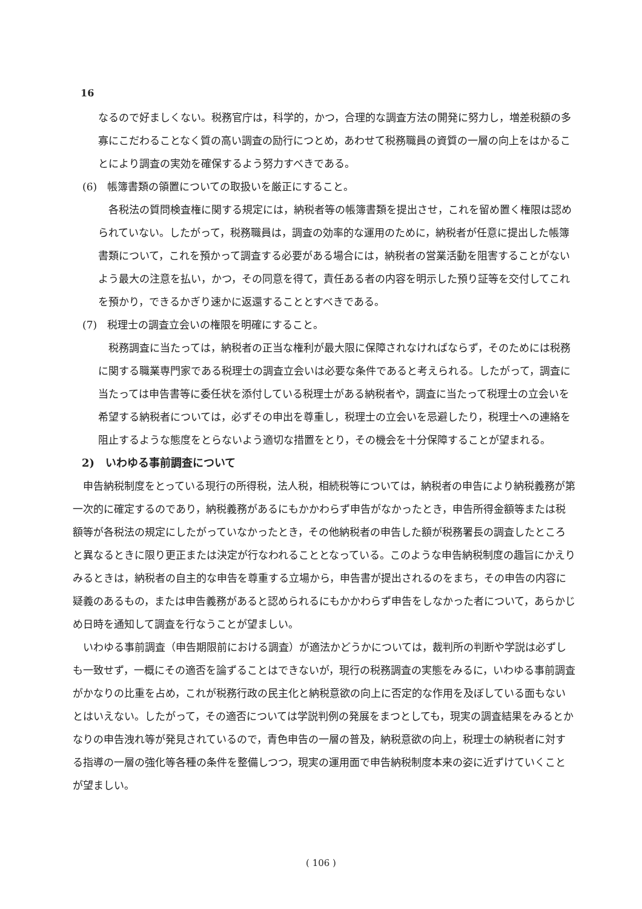16
なるので好ましくない。税務官庁は，科学的，かつ，合理的な調査方法の開発に努力し，増差税額の多寡にこだわることなく質の高い調査の励行につとめ，あわせて税務職員の資質の一層の向上をはかることにより調査の実効を確保するよう努力すべきである。
(6)　帳簿書類の領置についての取扱いを厳正にすること。
各税法の質問検査権に関する規定には，納税者等の帳簿書類を提出させ，これを留め置く権限は認められていない。したがって，税務職員は，調査の効率的な運用のために，納税者が任意に提出した帳簿書類について，これを預かって調査する必要がある場合には，納税者の営業活動を阻害することがないよう最大の注意を払い，かつ，その同意を得て，責任ある者の内容を明示した預り証等を交付してこれを預かり，できるかぎり速かに返還することとすべきである。
(7)　税理士の調査立会いの権限を明確にすること。
税務調査に当たっては，納税者の正当な権利が最大限に保障されなければならず，そのためには税務に関する職業専門家である税理士の調査立会いは必要な条件であると考えられる。したがって，調査に当たっては申告書等に委任状を添付している税理士がある納税者や，調査に当たって税理士の立会いを希望する納税者については，必ずその申出を尊重し，税理士の立会いを忌避したり，税理士への連絡を阻止するような態度をとらないよう適切な措置をとり，その機会を十分保障することが望まれる。
2)　いわゆる事前調査について
申告納税制度をとっている現行の所得税，法人税，相続税等については，納税者の申告により納税義務が第一次的に確定するのであり，納税義務があるにもかかわらず申告がなかったとき，申告所得金額等または税額等が各税法の規定にしたがっていなかったとき，その他納税者の申告した額が税務署長の調査したところと異なるときに限り更正または決定が行なわれることとなっている。このような申告納税制度の趣旨にかえりみるときは，納税者の自主的な申告を尊重する立場から，申告書が提出されるのをまち，その申告の内容に疑義のあるもの，または申告義務があると認められるにもかかわらず申告をしなかった者について，あらかじめ日時を通知して調査を行なうことが望ましい。
いわゆる事前調査（申告期限前における調査）が適法かどうかについては，裁判所の判断や学説は必ずしも一致せず，一概にその適否を論ずることはできないが，現行の税務調査の実態をみるに，いわゆる事前調査がかなりの比重を占め，これが税務行政の民主化と納税意欲の向上に否定的な作用を及ぼしている面もないとはいえない。したがって，その適否については学説判例の発展をまつとしても，現実の調査結果をみるとかなりの申告洩れ等が発見されているので，青色申告の一層の普及，納税意欲の向上，税理士の納税者に対する指導の一層の強化等各種の条件を整備しつつ，現実の運用面で申告納税制度本来の姿に近ずけていくことが望ましい。
( 106 )